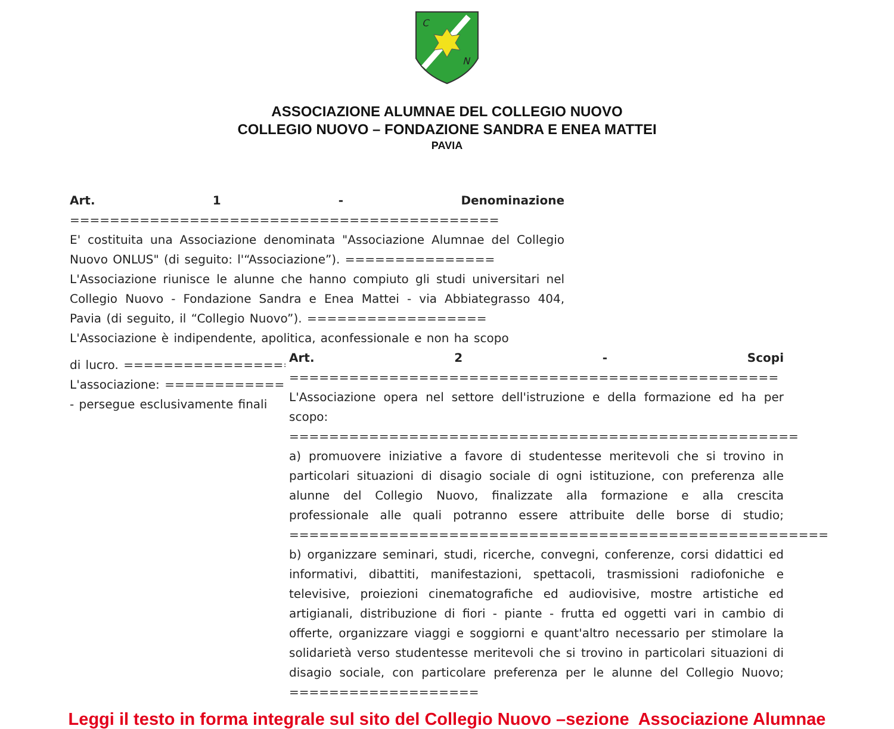C
N
ASSOCIAZIONE ALUMNAE DEL COLLEGIO NUOVO
COLLEGIO NUOVO – FONDAZIONE SANDRA E ENEA MATTEI
PAVIA
Art. 1 - Denominazione ===========================================
E' costituita una Associazione denominata "Associazione Alumnae del Collegio Nuovo ONLUS" (di seguito: l'“Associazione”). ===============
L'Associazione riunisce le alunne che hanno compiuto gli studi universitari nel Collegio Nuovo - Fondazione Sandra e Enea Mattei - via Abbiategrasso 404, Pavia (di seguito, il “Collegio Nuovo”). ==================
L'Associazione è indipendente, apolitica, aconfessionale e non ha scopo
di lucro. ==================
L'associazione: ==============
- persegue esclusivamente finali
Art. 2 - Scopi =================================================
L'Associazione opera nel settore dell'istruzione e della formazione ed ha per scopo: ===================================================
a) promuovere iniziative a favore di studentesse meritevoli che si trovino in particolari situazioni di disagio sociale di ogni istituzione, con preferenza alle alunne del Collegio Nuovo, finalizzate alla formazione e alla crescita professionale alle quali potranno essere attribuite delle borse di studio; ======================================================
b) organizzare seminari, studi, ricerche, convegni, conferenze, corsi didattici ed informativi, dibattiti, manifestazioni, spettacoli, trasmissioni radiofoniche e televisive, proiezioni cinematografiche ed audiovisive, mostre artistiche ed artigianali, distribuzione di fiori - piante - frutta ed oggetti vari in cambio di offerte, organizzare viaggi e soggiorni e quant'altro necessario per stimolare la solidarietà verso studentesse meritevoli che si trovino in particolari situazioni di disagio sociale, con particolare preferenza per le alunne del Collegio Nuovo; ===================
Leggi il testo in forma integrale sul sito del Collegio Nuovo –sezione Associazione Alumnae